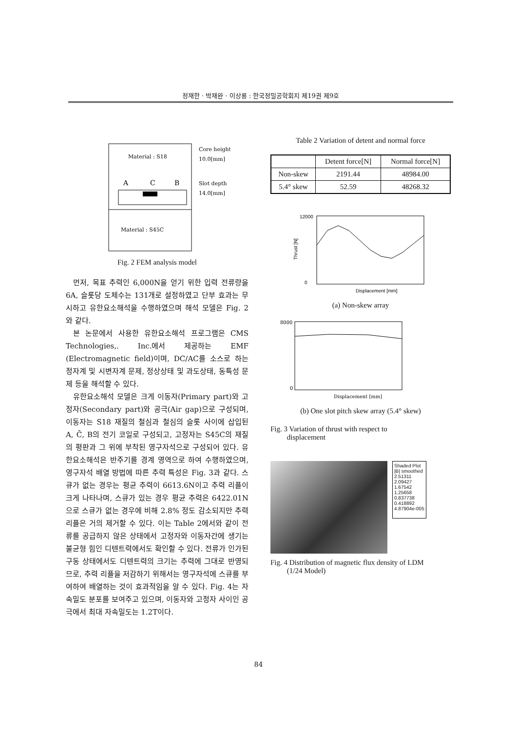정재한 · 박재완 · 이상룡 : 한국정밀공학회지 제19권 제9호
Material : S18
A
C
B
Material : S45C
Core height
10.0[mm]
Slot depth
14.0[mm]
Fig. 2 FEM analysis model
먼저, 목표 추력인 6,000N을 얻기 위한 입력 전류량을 6A, 슬롯당 도체수는 131개로 설정하였고 단부 효과는 무시하고 유한요소해석을 수행하였으며 해석 모델은 Fig. 2와 같다.
본 논문에서 사용한 유한요소해석 프로그램은 CMS Technologies,. Inc.에서 제공하는 EMF (Electromagnetic field)이며, DC/AC를 소스로 하는 정자계 및 시변자계 문제, 정상상태 및 과도상태, 동특성 문제 등을 해석할 수 있다.
유한요소해석 모델은 크게 이동자(Primary part)와 고정자(Secondary part)와 공극(Air gap)으로 구성되며, 이동자는 S18 재질의 철심과 철심의 슬롯 사이에 삽입된 A, C̄, B의 전기 코일로 구성되고, 고정자는 S45C의 재질의 평판과 그 위에 부착된 영구자석으로 구성되어 있다. 유한요소해석은 반주기를 경계 영역으로 하여 수행하였으며, 영구자석 배열 방법에 따른 추력 특성은 Fig. 3과 같다. 스큐가 없는 경우는 평균 추력이 6613.6N이고 추력 리플이 크게 나타나며, 스큐가 있는 경우 평균 추력은 6422.01N으로 스큐가 없는 경우에 비해 2.8% 정도 감소되지만 추력 리플은 거의 제거할 수 있다. 이는 Table 2에서와 같이 전류를 공급하지 않은 상태에서 고정자와 이동자간에 생기는 불균형 힘인 디텐트력에서도 확인할 수 있다. 전류가 인가된 구동 상태에서도 디텐트력의 크기는 추력에 그대로 반영되므로, 추력 리플을 저감하기 위해서는 영구자석에 스큐를 부여하여 배열하는 것이 효과적임을 알 수 있다. Fig. 4는 자속밀도 분포를 보여주고 있으며, 이동자와 고정자 사이인 공극에서 최대 자속밀도는 1.2T이다.
Table 2 Variation of detent and normal force
| | Detent force[N] | Normal force[N] |
| --- | --- | --- |
| Non-skew | 2191.44 | 48984.00 |
| 5.4° skew | 52.59 | 48268.32 |
12000
0
Thrust [N]
Displacement [mm]
(a) Non-skew array
8000
0
Displacement [mm]
(b) One slot pitch skew array (5.4° skew)
Fig. 3 Variation of thrust with respect to
displacement
Shaded Plot
|B| smoothed
2.51311
2.09427
1.67542
1.25658
0.837738
0.418892
4.87904e-005
Fig. 4 Distribution of magnetic flux density of LDM
(1/24 Model)
84